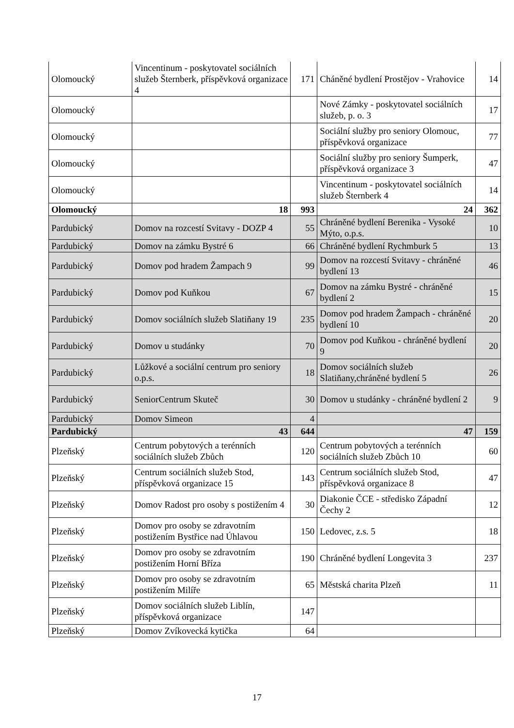| Olomoucký | Vincentinum - poskytovatel sociálních služeb Šternberk, příspěvková organizace 4 | 171 | Cháněné bydlení Prostějov - Vrahovice | 14 |
| Olomoucký | | | Nové Zámky - poskytovatel sociálních služeb, p. o. 3 | 17 |
| Olomoucký | | | Sociální služby pro seniory Olomouc, příspěvková organizace | 77 |
| Olomoucký | | | Sociální služby pro seniory Šumperk, příspěvková organizace 3 | 47 |
| Olomoucký | | | Vincentinum - poskytovatel sociálních služeb Šternberk 4 | 14 |
| Olomoucký | 18 | 993 | 24 | 362 |
| Pardubický | Domov na rozcestí Svitavy - DOZP 4 | 55 | Chráněné bydlení Berenika - Vysoké Mýto, o.p.s. | 10 |
| Pardubický | Domov na zámku Bystré 6 | 66 | Chráněné bydlení Rychmburk 5 | 13 |
| Pardubický | Domov pod hradem Žampach 9 | 99 | Domov na rozcestí Svitavy - chráněné bydlení 13 | 46 |
| Pardubický | Domov pod Kuňkou | 67 | Domov na zámku Bystré - chráněné bydlení 2 | 15 |
| Pardubický | Domov sociálních služeb Slatiňany 19 | 235 | Domov pod hradem Žampach - chráněné bydlení 10 | 20 |
| Pardubický | Domov u studánky | 70 | Domov pod Kuňkou - chráněné bydlení 9 | 20 |
| Pardubický | Lůžkové a sociální centrum pro seniory o.p.s. | 18 | Domov sociálních služeb Slatiňany,chráněné bydlení 5 | 26 |
| Pardubický | SeniorCentrum Skuteč | 30 | Domov u studánky - chráněné bydlení 2 | 9 |
| Pardubický | Domov Simeon | 4 | | |
| Pardubický | 43 | 644 | 47 | 159 |
| Plzeňský | Centrum pobytových a terénních sociálních služeb Zbůch | 120 | Centrum pobytových a terénních sociálních služeb Zbůch 10 | 60 |
| Plzeňský | Centrum sociálních služeb Stod, příspěvková organizace 15 | 143 | Centrum sociálních služeb Stod, příspěvková organizace 8 | 47 |
| Plzeňský | Domov Radost pro osoby s postižením 4 | 30 | Diakonie ČCE - středisko Západní Čechy 2 | 12 |
| Plzeňský | Domov pro osoby se zdravotním postižením Bystřice nad Úhlavou | 150 | Ledovec, z.s. 5 | 18 |
| Plzeňský | Domov pro osoby se zdravotním postižením Horní Bříza | 190 | Chráněné bydlení Longevita 3 | 237 |
| Plzeňský | Domov pro osoby se zdravotním postižením Milíře | 65 | Městská charita Plzeň | 11 |
| Plzeňský | Domov sociálních služeb Liblín, příspěvková organizace | 147 | | |
| Plzeňský | Domov Zvíkovecká kytička | 64 | | |
17